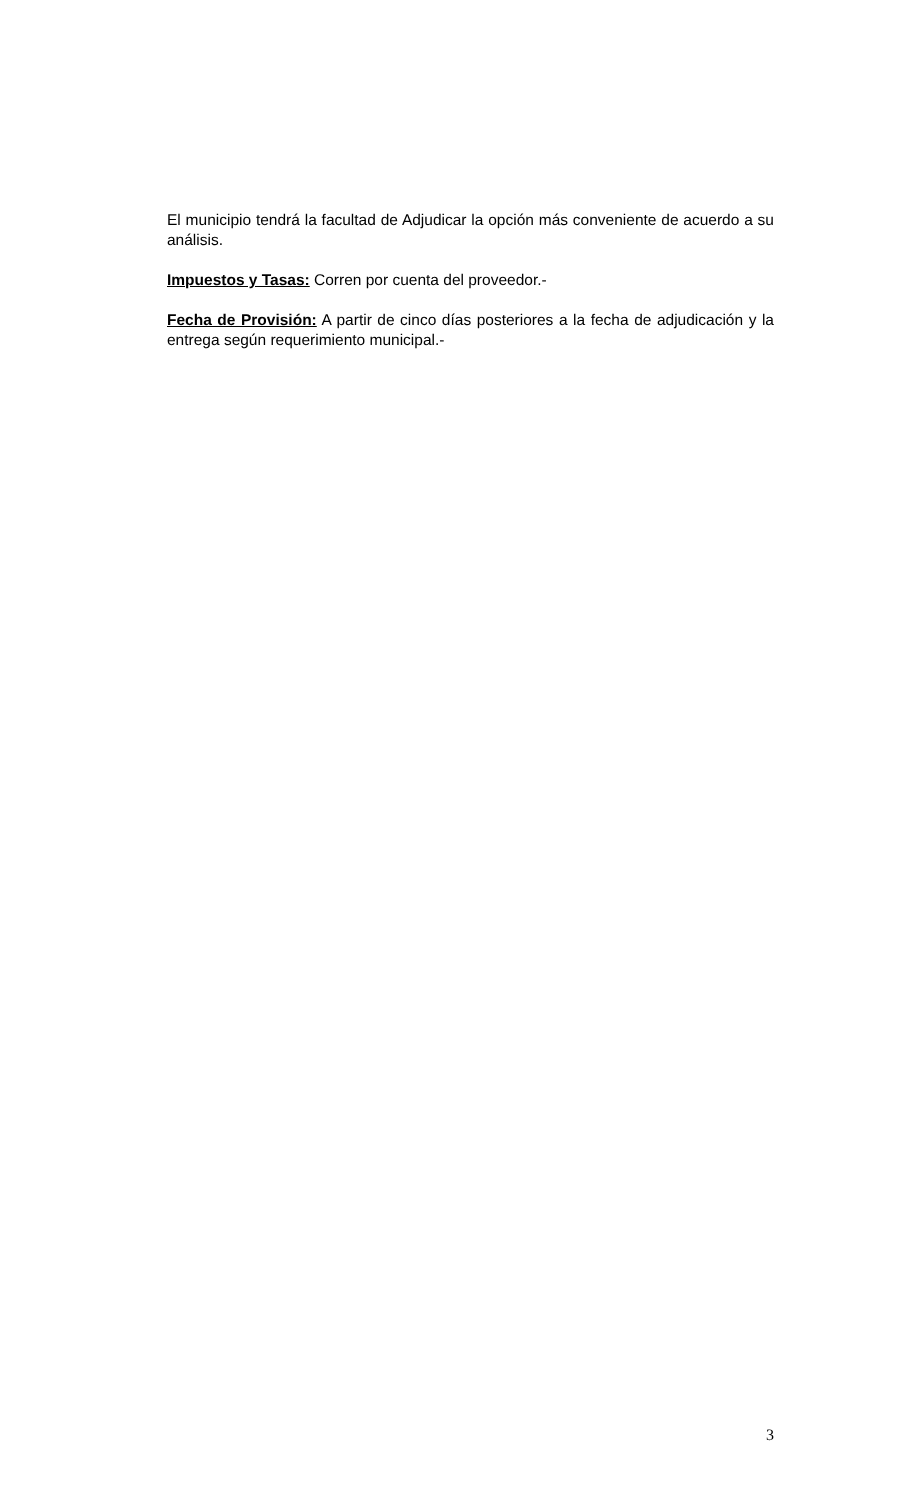El municipio tendrá la facultad de Adjudicar la opción más conveniente de acuerdo a su análisis.
Impuestos y Tasas: Corren por cuenta del proveedor.-
Fecha de Provisión: A partir de cinco días posteriores a la fecha de adjudicación y la entrega según requerimiento municipal.-
3